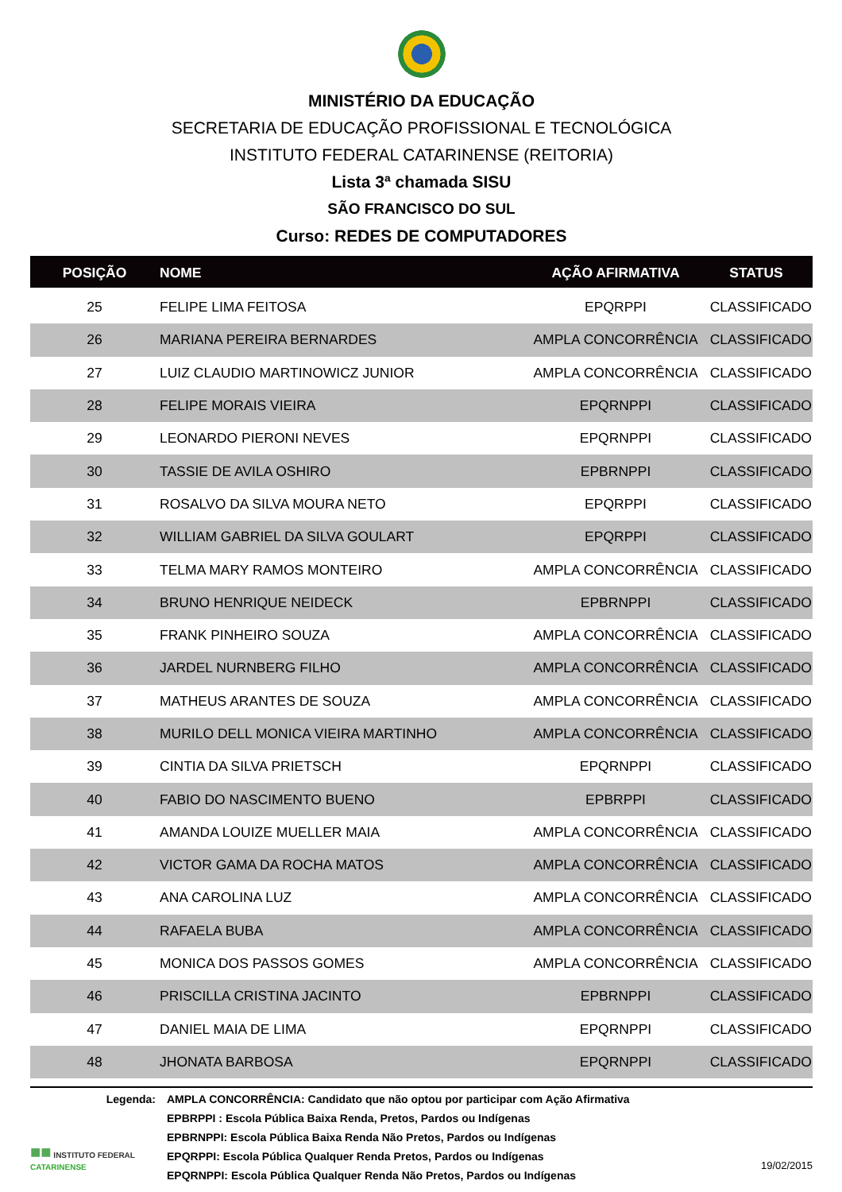MINISTÉRIO DA EDUCAÇÃO
SECRETARIA DE EDUCAÇÃO PROFISSIONAL E TECNOLÓGICA
INSTITUTO FEDERAL CATARINENSE (REITORIA)
Lista 3ª chamada SISU
SÃO FRANCISCO DO SUL
Curso: REDES DE COMPUTADORES
| POSIÇÃO | NOME | AÇÃO AFIRMATIVA | STATUS |
| --- | --- | --- | --- |
| 25 | FELIPE LIMA FEITOSA | EPQRPPI | CLASSIFICADO |
| 26 | MARIANA PEREIRA BERNARDES | AMPLA CONCORRÊNCIA | CLASSIFICADO |
| 27 | LUIZ CLAUDIO MARTINOWICZ JUNIOR | AMPLA CONCORRÊNCIA | CLASSIFICADO |
| 28 | FELIPE MORAIS VIEIRA | EPQRNPPI | CLASSIFICADO |
| 29 | LEONARDO PIERONI NEVES | EPQRNPPI | CLASSIFICADO |
| 30 | TASSIE DE AVILA OSHIRO | EPBRNPPI | CLASSIFICADO |
| 31 | ROSALVO DA SILVA MOURA NETO | EPQRPPI | CLASSIFICADO |
| 32 | WILLIAM GABRIEL DA SILVA GOULART | EPQRPPI | CLASSIFICADO |
| 33 | TELMA MARY RAMOS MONTEIRO | AMPLA CONCORRÊNCIA | CLASSIFICADO |
| 34 | BRUNO HENRIQUE NEIDECK | EPBRNPPI | CLASSIFICADO |
| 35 | FRANK PINHEIRO SOUZA | AMPLA CONCORRÊNCIA | CLASSIFICADO |
| 36 | JARDEL NURNBERG FILHO | AMPLA CONCORRÊNCIA | CLASSIFICADO |
| 37 | MATHEUS ARANTES DE SOUZA | AMPLA CONCORRÊNCIA | CLASSIFICADO |
| 38 | MURILO DELL MONICA VIEIRA MARTINHO | AMPLA CONCORRÊNCIA | CLASSIFICADO |
| 39 | CINTIA DA SILVA PRIETSCH | EPQRNPPI | CLASSIFICADO |
| 40 | FABIO DO NASCIMENTO BUENO | EPBRPPI | CLASSIFICADO |
| 41 | AMANDA LOUIZE MUELLER MAIA | AMPLA CONCORRÊNCIA | CLASSIFICADO |
| 42 | VICTOR GAMA DA ROCHA MATOS | AMPLA CONCORRÊNCIA | CLASSIFICADO |
| 43 | ANA CAROLINA LUZ | AMPLA CONCORRÊNCIA | CLASSIFICADO |
| 44 | RAFAELA BUBA | AMPLA CONCORRÊNCIA | CLASSIFICADO |
| 45 | MONICA DOS PASSOS GOMES | AMPLA CONCORRÊNCIA | CLASSIFICADO |
| 46 | PRISCILLA CRISTINA JACINTO | EPBRNPPI | CLASSIFICADO |
| 47 | DANIEL MAIA DE LIMA | EPQRNPPI | CLASSIFICADO |
| 48 | JHONATA BARBOSA | EPQRNPPI | CLASSIFICADO |
Legenda:
AMPLA CONCORRÊNCIA: Candidato que não optou por participar com Ação Afirmativa
EPBRPPI : Escola Pública Baixa Renda, Pretos, Pardos ou Indígenas
EPBRNPPI: Escola Pública Baixa Renda Não Pretos, Pardos ou Indígenas
EPQRPPI: Escola Pública Qualquer Renda Pretos, Pardos ou Indígenas
EPQRNPPI: Escola Pública Qualquer Renda Não Pretos, Pardos ou Indígenas
■■ INSTITUTO FEDERAL
CATARINENSE
19/02/2015